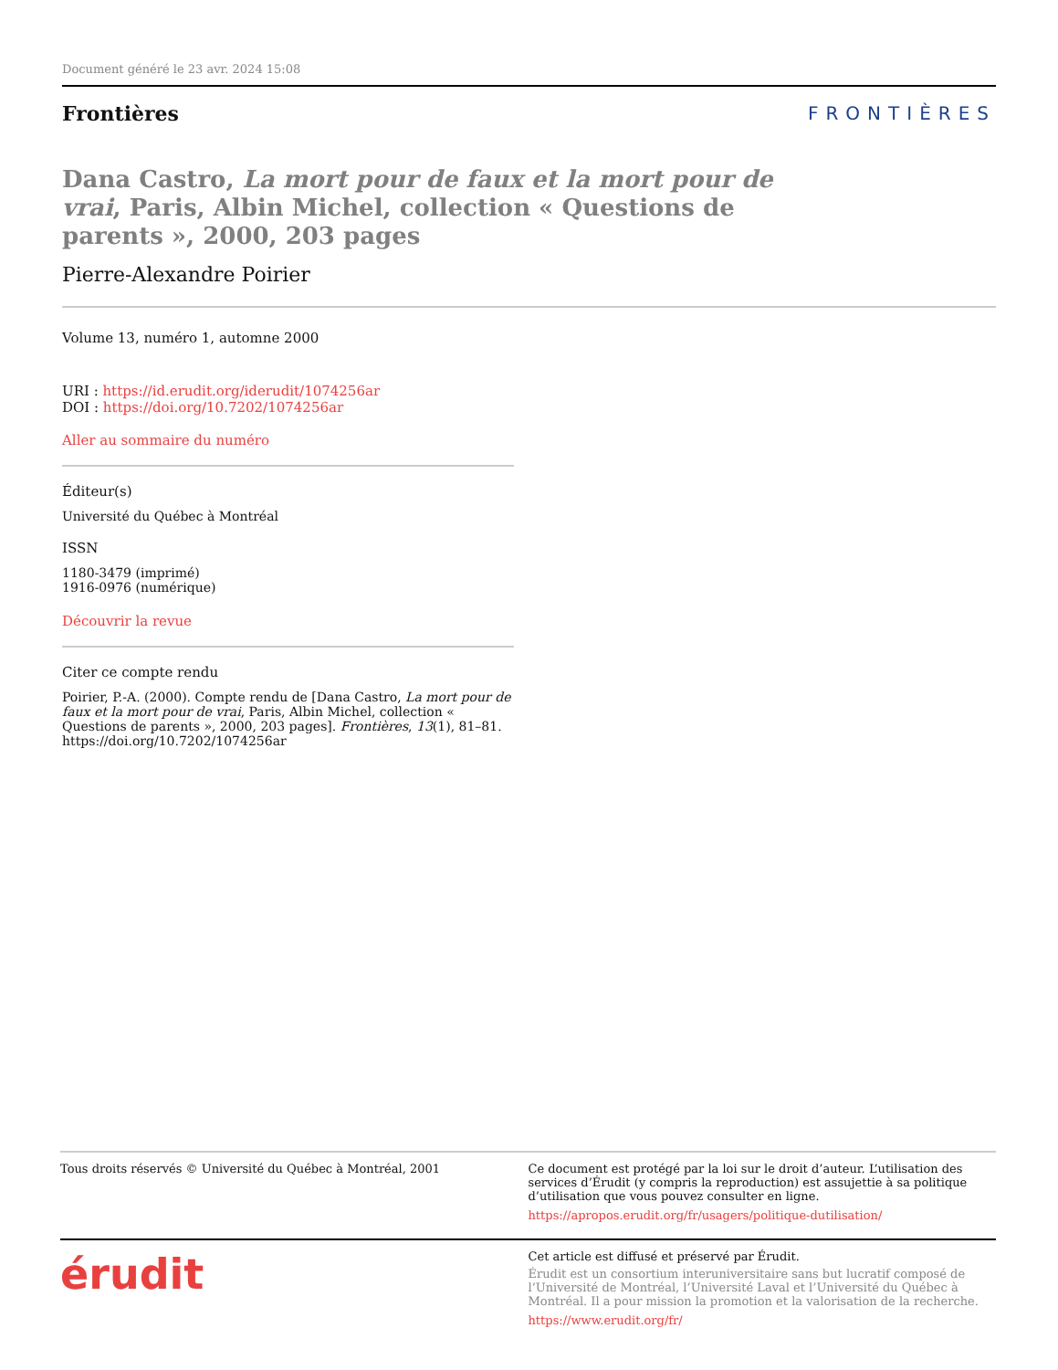Document généré le 23 avr. 2024 15:08
Frontières FRONTIÈRES
Dana Castro, La mort pour de faux et la mort pour de vrai, Paris, Albin Michel, collection « Questions de parents », 2000, 203 pages
Pierre-Alexandre Poirier
Volume 13, numéro 1, automne 2000
URI : https://id.erudit.org/iderudit/1074256ar
DOI : https://doi.org/10.7202/1074256ar
Aller au sommaire du numéro
Éditeur(s)
Université du Québec à Montréal
ISSN
1180-3479 (imprimé)
1916-0976 (numérique)
Découvrir la revue
Citer ce compte rendu
Poirier, P.-A. (2000). Compte rendu de [Dana Castro, La mort pour de faux et la mort pour de vrai, Paris, Albin Michel, collection « Questions de parents », 2000, 203 pages]. Frontières, 13(1), 81–81. https://doi.org/10.7202/1074256ar
Tous droits réservés © Université du Québec à Montréal, 2001
Ce document est protégé par la loi sur le droit d’auteur. L’utilisation des services d’Érudit (y compris la reproduction) est assujettie à sa politique d’utilisation que vous pouvez consulter en ligne.
https://apropos.erudit.org/fr/usagers/politique-dutilisation/
érudit
Cet article est diffusé et préservé par Érudit.
Érudit est un consortium interuniversitaire sans but lucratif composé de l’Université de Montréal, l’Université Laval et l’Université du Québec à Montréal. Il a pour mission la promotion et la valorisation de la recherche.
https://www.erudit.org/fr/